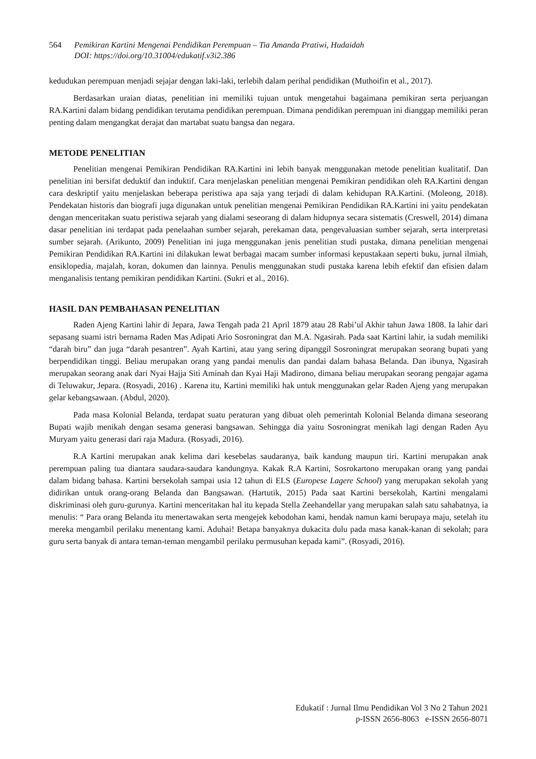564 Pemikiran Kartini Mengenai Pendidikan Perempuan – Tia Amanda Pratiwi, Hudaidah
DOI: https://doi.org/10.31004/edukatif.v3i2.386
kedudukan perempuan menjadi sejajar dengan laki-laki, terlebih dalam perihal pendidikan (Muthoifin et al., 2017).
Berdasarkan uraian diatas, penelitian ini memiliki tujuan untuk mengetahui bagaimana pemikiran serta perjuangan RA.Kartini dalam bidang pendidikan terutama pendidikan perempuan. Dimana pendidikan perempuan ini dianggap memiliki peran penting dalam mengangkat derajat dan martabat suatu bangsa dan negara.
METODE PENELITIAN
Penelitian mengenai Pemikiran Pendidikan RA.Kartini ini lebih banyak menggunakan metode penelitian kualitatif. Dan penelitian ini bersifat deduktif dan induktif. Cara menjelaskan penelitian mengenai Pemikiran pendidikan oleh RA.Kartini dengan cara deskriptif yaitu menjelaskan beberapa peristiwa apa saja yang terjadi di dalam kehidupan RA.Kartini. (Moleong, 2018). Pendekatan historis dan biografi juga digunakan untuk penelitian mengenai Pemikiran Pendidikan RA.Kartini ini yaitu pendekatan dengan menceritakan suatu peristiwa sejarah yang dialami seseorang di dalam hidupnya secara sistematis (Creswell, 2014) dimana dasar penelitian ini terdapat pada penelaahan sumber sejarah, perekaman data, pengevaluasian sumber sejarah, serta interpretasi sumber sejarah. (Arikunto, 2009) Penelitian ini juga menggunakan jenis penelitian studi pustaka, dimana penelitian mengenai Pemikiran Pendidikan RA.Kartini ini dilakukan lewat berbagai macam sumber informasi kepustakaan seperti buku, jurnal ilmiah, ensiklopedia, majalah, koran, dokumen dan lainnya. Penulis menggunakan studi pustaka karena lebih efektif dan efisien dalam menganalisis tentang pemikiran pendidikan Kartini. (Sukri et al., 2016).
HASIL DAN PEMBAHASAN PENELITIAN
Raden Ajeng Kartini lahir di Jepara, Jawa Tengah pada 21 April 1879 atau 28 Rabi’ul Akhir tahun Jawa 1808. Ia lahir dari sepasang suami istri bernama Raden Mas Adipati Ario Sosroningrat dan M.A. Ngasirah. Pada saat Kartini lahir, ia sudah memiliki “darah biru” dan juga “darah pesantren”. Ayah Kartini, atau yang sering dipanggil Sosroningrat merupakan seorang bupati yang berpendidikan tinggi. Beliau merupakan orang yang pandai menulis dan pandai dalam bahasa Belanda. Dan ibunya, Ngasirah merupakan seorang anak dari Nyai Hajja Siti Aminah dan Kyai Haji Madirono, dimana beliau merupakan seorang pengajar agama di Teluwakur, Jepara. (Rosyadi, 2016) . Karena itu, Kartini memiliki hak untuk menggunakan gelar Raden Ajeng yang merupakan gelar kebangsawaan. (Abdul, 2020).
Pada masa Kolonial Belanda, terdapat suatu peraturan yang dibuat oleh pemerintah Kolonial Belanda dimana seseorang Bupati wajib menikah dengan sesama generasi bangsawan. Sehingga dia yaitu Sosroningrat menikah lagi dengan Raden Ayu Muryam yaitu generasi dari raja Madura. (Rosyadi, 2016).
R.A Kartini merupakan anak kelima dari kesebelas saudaranya, baik kandung maupun tiri. Kartini merupakan anak perempuan paling tua diantara saudara-saudara kandungnya. Kakak R.A Kartini, Sosrokartono merupakan orang yang pandai dalam bidang bahasa. Kartini bersekolah sampai usia 12 tahun di ELS (Europese Lagere School) yang merupakan sekolah yang didirikan untuk orang-orang Belanda dan Bangsawan. (Hartutik, 2015) Pada saat Kartini bersekolah, Kartini mengalami diskriminasi oleh guru-gurunya. Kartini menceritakan hal itu kepada Stella Zeehandellar yang merupakan salah satu sahabatnya, ia menulis: “ Para orang Belanda itu menertawakan serta mengejek kebodohan kami, hendak namun kami berupaya maju, setelah itu mereka mengambil perilaku menentang kami. Aduhai! Betapa banyaknya dukacita dulu pada masa kanak-kanan di sekolah; para guru serta banyak di antara teman-teman mengambil perilaku permusuhan kepada kami”. (Rosyadi, 2016).
Edukatif : Jurnal Ilmu Pendidikan Vol 3 No 2 Tahun 2021
p-ISSN 2656-8063 e-ISSN 2656-8071